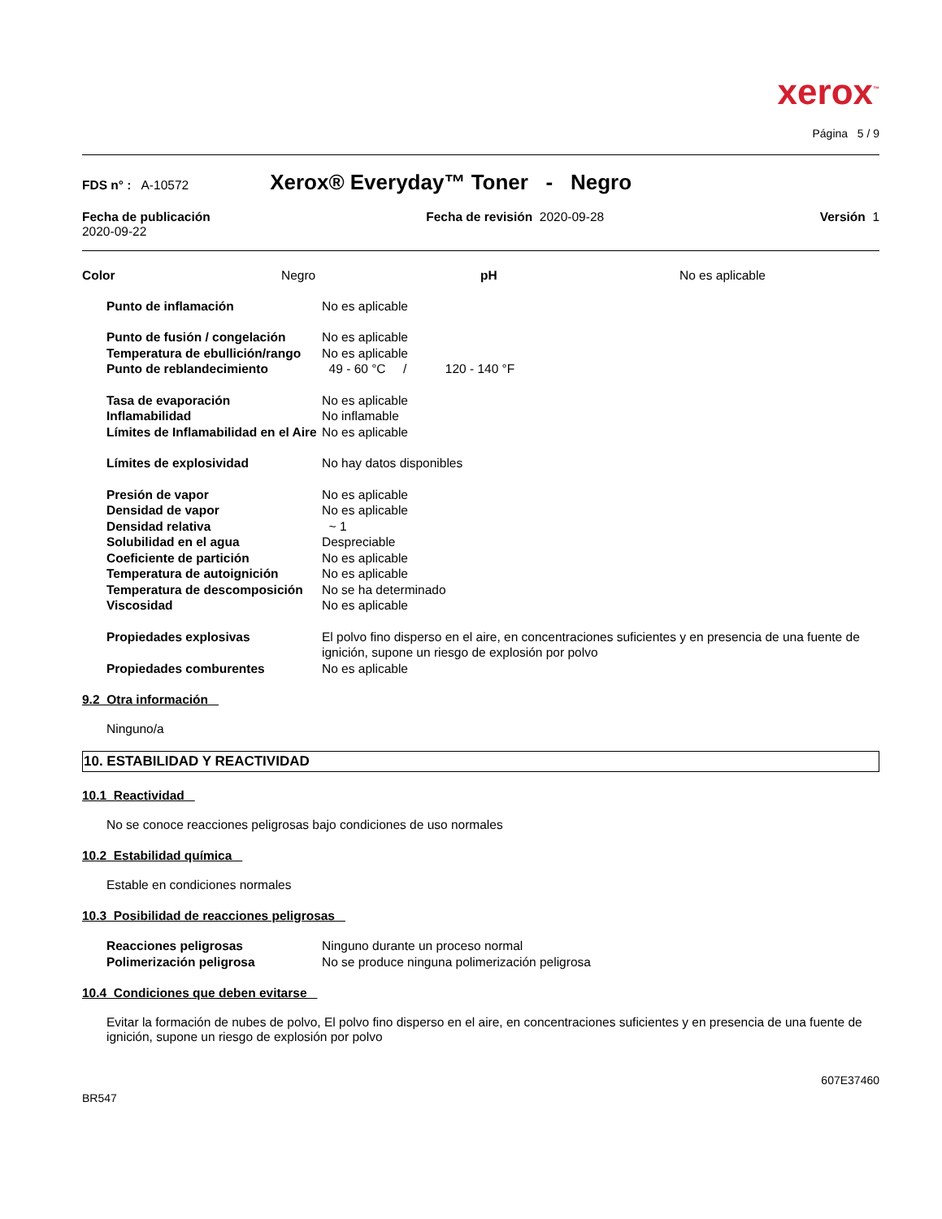xerox<sup>™</sup>
Página 5 / 9
FDS n° : A-10572 Xerox® Everyday™ Toner - Negro
Fecha de publicación
2020-09-22
Fecha de revisión 2020-09-28 Versión 1
| Color | Negro | pH | No es aplicable |
| Punto de inflamación | No es aplicable |
| Punto de fusión / congelación | No es aplicable |
| Temperatura de ebullición/rango | No es aplicable |
| Punto de reblandecimiento | 49 - 60 °C / 120 - 140 °F |
| Tasa de evaporación | No es aplicable |
| Inflamabilidad | No inflamable |
| Límites de Inflamabilidad en el Aire | No es aplicable |
| Límites de explosividad | No hay datos disponibles |
| Presión de vapor | No es aplicable |
| Densidad de vapor | No es aplicable |
| Densidad relativa | ~ 1 |
| Solubilidad en el agua | Despreciable |
| Coeficiente de partición | No es aplicable |
| Temperatura de autoignición | No es aplicable |
| Temperatura de descomposición | No se ha determinado |
| Viscosidad | No es aplicable |
| Propiedades explosivas | El polvo fino disperso en el aire, en concentraciones suficientes y en presencia de una fuente de ignición, supone un riesgo de explosión por polvo |
| Propiedades comburentes | No es aplicable |
9.2 Otra información
Ninguno/a
10. ESTABILIDAD Y REACTIVIDAD
10.1 Reactividad
No se conoce reacciones peligrosas bajo condiciones de uso normales
10.2 Estabilidad química
Estable en condiciones normales
10.3 Posibilidad de reacciones peligrosas
| Reacciones peligrosas | Ninguno durante un proceso normal |
| Polimerización peligrosa | No se produce ninguna polimerización peligrosa |
10.4 Condiciones que deben evitarse
Evitar la formación de nubes de polvo, El polvo fino disperso en el aire, en concentraciones suficientes y en presencia de una fuente de ignición, supone un riesgo de explosión por polvo
607E37460
BR547